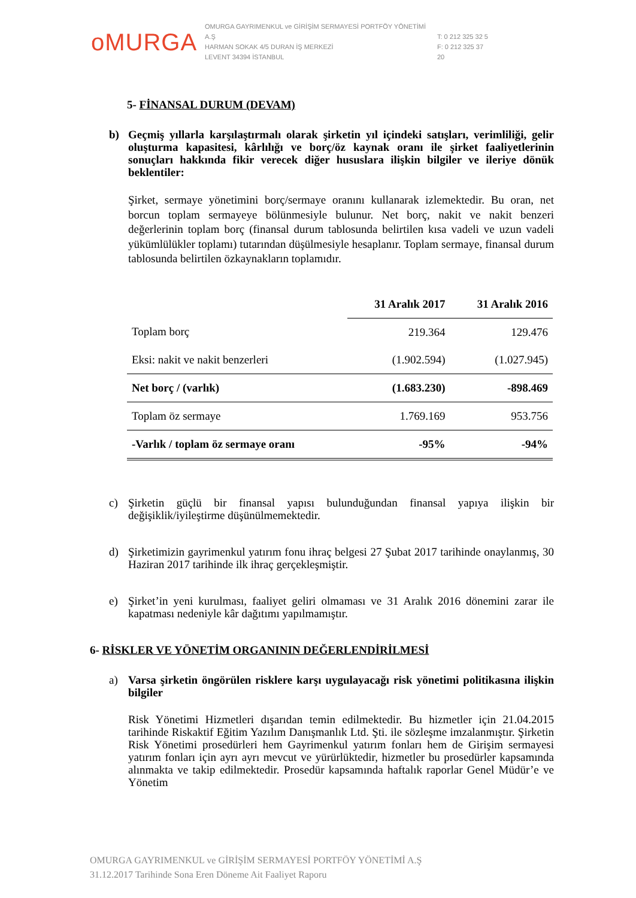oMURGA
OMURGA GAYRIMENKUL ve GİRİŞİM SERMAYESİ PORTFÖY YÖNETİMİ A.Ş
HARMAN SOKAK 4/5 DURAN İŞ MERKEZİ
LEVENT 34394 İSTANBUL
T: 0 212 325 32 5
F: 0 212 325 37 20
5- FİNANSAL DURUM (DEVAM)
b) Geçmiş yıllarla karşılaştırmalı olarak şirketin yıl içindeki satışları, verimliliği, gelir oluşturma kapasitesi, kârlılığı ve borç/öz kaynak oranı ile şirket faaliyetlerinin sonuçları hakkında fikir verecek diğer hususlara ilişkin bilgiler ve ileriye dönük beklentiler:
Şirket, sermaye yönetimini borç/sermaye oranını kullanarak izlemektedir. Bu oran, net borcun toplam sermayeye bölünmesiyle bulunur. Net borç, nakit ve nakit benzeri değerlerinin toplam borç (finansal durum tablosunda belirtilen kısa vadeli ve uzun vadeli yükümlülükler toplamı) tutarından düşülmesiyle hesaplanır. Toplam sermaye, finansal durum tablosunda belirtilen özkaynakların toplamıdır.
| | 31 Aralık 2017 | 31 Aralık 2016 |
| --- | --- | --- |
| Toplam borç | 219.364 | 129.476 |
| Eksi: nakit ve nakit benzerleri | (1.902.594) | (1.027.945) |
| Net borç / (varlık) | (1.683.230) | -898.469 |
| Toplam öz sermaye | 1.769.169 | 953.756 |
| -Varlık / toplam öz sermaye oranı | -95% | -94% |
c) Şirketin güçlü bir finansal yapısı bulunduğundan finansal yapıya ilişkin bir değişiklik/iyileştirme düşünülmemektedir.
d) Şirketimizin gayrimenkul yatırım fonu ihraç belgesi 27 Şubat 2017 tarihinde onaylanmış, 30 Haziran 2017 tarihinde ilk ihraç gerçekleşmiştir.
e) Şirket’in yeni kurulması, faaliyet geliri olmaması ve 31 Aralık 2016 dönemini zarar ile kapatması nedeniyle kâr dağıtımı yapılmamıştır.
6- RİSKLER VE YÖNETİM ORGANININ DEĞERLENDİRİLMESİ
a) Varsa şirketin öngörülen risklere karşı uygulayacağı risk yönetimi politikasına ilişkin bilgiler
Risk Yönetimi Hizmetleri dışarıdan temin edilmektedir. Bu hizmetler için 21.04.2015 tarihinde Riskaktif Eğitim Yazılım Danışmanlık Ltd. Şti. ile sözleşme imzalanmıştır. Şirketin Risk Yönetimi prosedürleri hem Gayrimenkul yatırım fonları hem de Girişim sermayesi yatırım fonları için ayrı ayrı mevcut ve yürürlüktedir, hizmetler bu prosedürler kapsamında alınmakta ve takip edilmektedir. Prosedür kapsamında haftalık raporlar Genel Müdür’e ve Yönetim
OMURGA GAYRIMENKUL ve GİRİŞİM SERMAYESİ PORTFÖY YÖNETİMİ A.Ş
31.12.2017 Tarihinde Sona Eren Döneme Ait Faaliyet Raporu